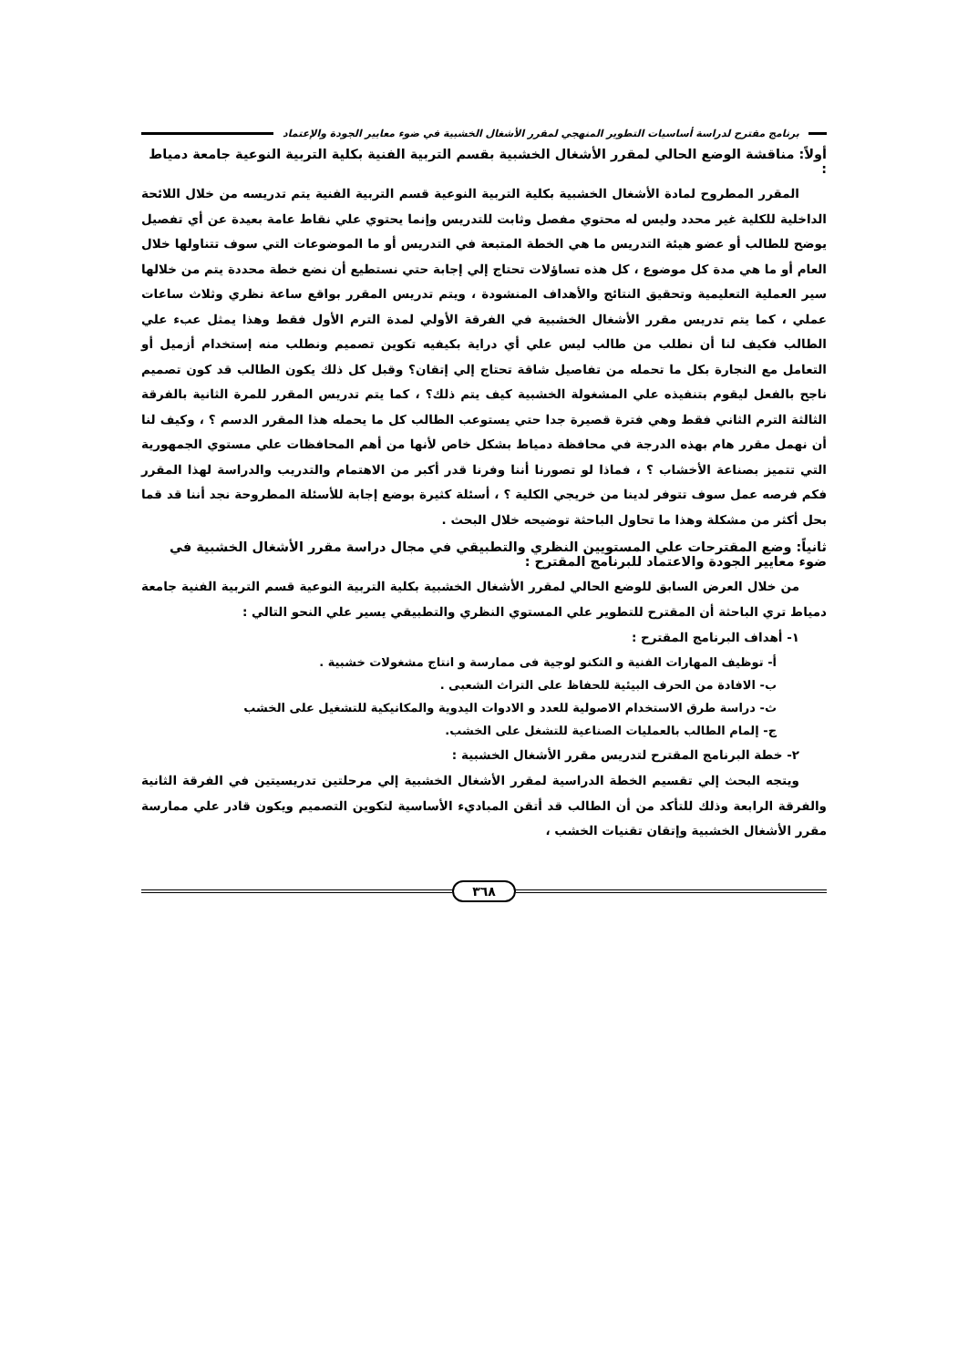برنامج مقترح لدراسة أساسيات التطوير المنهجي لمقرر الأشغال الخشبية في ضوء معايير الجودة والإعتماد
أولاً: مناقشة الوضع الحالي لمقرر الأشغال الخشبية بقسم التربية الفنية بكلية التربية النوعية جامعة دمياط :
المقرر المطروح لمادة الأشغال الخشبية بكلية التربية النوعية قسم التربية الفنية يتم تدريسه من خلال اللائحة الداخلية للكلية غير محدد وليس له محتوي مفصل وثابت للتدريس وإنما يحتوي علي نقاط عامة بعيدة عن أي تفصيل يوضح للطالب أو عضو هيئة التدريس ما هي الخطة المتبعة في التدريس أو ما الموضوعات التي سوف تتناولها خلال العام أو ما هي مدة كل موضوع ، كل هذه تساؤلات تحتاج إلي إجابة حتي نستطيع أن نضع خطة محددة يتم من خلالها سير العملية التعليمية وتحقيق النتائج والأهداف المنشودة ، ويتم تدريس المقرر بواقع ساعة نظري وثلاث ساعات عملي ، كما يتم تدريس مقرر الأشغال الخشبية في الفرقة الأولي لمدة الترم الأول فقط وهذا يمثل عبء علي الطالب فكيف لنا أن نطلب من طالب ليس علي أي دراية بكيفيه تكوين تصميم ونطلب منه إستخدام أزميل أو التعامل مع النجارة بكل ما تحمله من تفاصيل شاقة تحتاج إلي إتقان؟ وقبل كل ذلك يكون الطالب قد كون تصميم ناجح بالفعل ليقوم بتنفيذه علي المشغولة الخشبية كيف يتم ذلك؟ ، كما يتم تدريس المقرر للمرة الثانية بالفرقة الثالثة الترم الثاني فقط وهي فترة قصيرة جدا حتي يستوعب الطالب كل ما يحمله هذا المقرر الدسم ؟ ، وكيف لنا أن نهمل مقرر هام بهذه الدرجة في محافظة دمياط بشكل خاص لأنها من أهم المحافظات علي مستوي الجمهورية التي تتميز بصناعة الأخشاب ؟ ، فماذا لو تصورنا أننا وفرنا قدر أكبر من الاهتمام والتدريب والدراسة لهذا المقرر فكم فرصه عمل سوف تتوفر لدينا من خريجي الكلية ؟ ، أسئلة كثيرة بوضع إجابة للأسئلة المطروحة نجد أننا قد قما بحل أكثر من مشكلة وهذا ما تحاول الباحثة توضيحه خلال البحث .
ثانياً: وضع المقترحات علي المستويين النظري والتطبيقي في مجال دراسة مقرر الأشغال الخشبية في ضوء معايير الجودة والاعتماد للبرنامج المقترح :
من خلال العرض السابق للوضع الحالي لمقرر الأشغال الخشبية بكلية التربية النوعية قسم التربية الفنية جامعة دمياط تري الباحثة أن المقترح للتطوير علي المستوي النظري والتطبيقي يسير علي النحو التالي :
١- أهداف البرنامج المقترح :
أ- توظيف المهارات الفنية و التكنو لوجية فى ممارسة و انتاج مشغولات خشبية .
ب- الافادة من الحرف البيئية للحفاظ على التراث الشعبى .
ث- دراسة طرق الاستخدام الاصولية للعدد و الادوات اليدوية والمكانيكية للتشغيل على الخشب
ج- إلمام الطالب بالعمليات الصناعية للتشغل على الخشب.
٢- خطة البرنامج المقترح لتدريس مقرر الأشغال الخشبية :
ويتجه البحث إلي تقسيم الخطة الدراسية لمقرر الأشغال الخشبية إلي مرحلتين تدريسيتين في الفرقة الثانية والفرقة الرابعة وذلك للتأكد من أن الطالب قد أتقن المباديء الأساسية لتكوين التصميم ويكون قادر علي ممارسة مقرر الأشغال الخشبية وإتقان تقنيات الخشب ،
٣٦٨